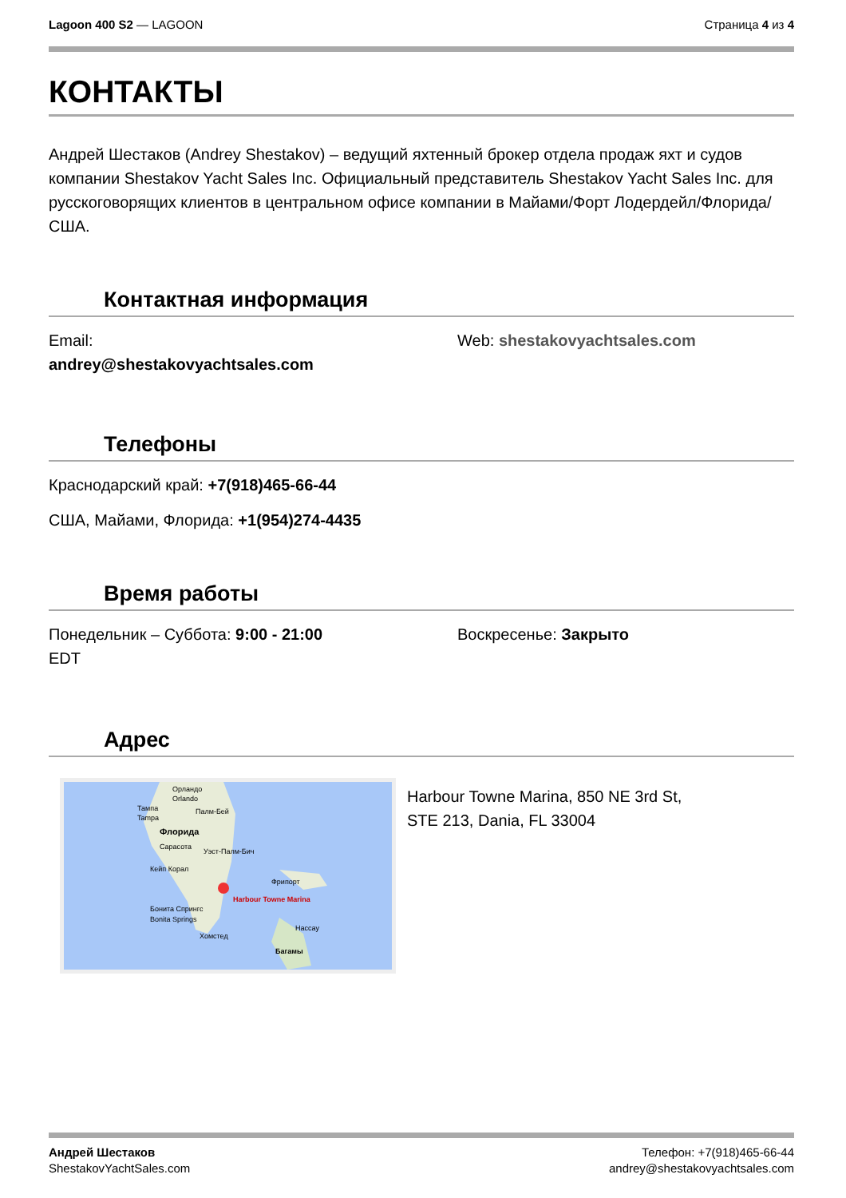Lagoon 400 S2 — LAGOON Страница 4 из 4
КОНТАКТЫ
Андрей Шестаков (Andrey Shestakov) – ведущий яхтенный брокер отдела продаж яхт и судов компании Shestakov Yacht Sales Inc. Официальный представитель Shestakov Yacht Sales Inc. для русскоговорящих клиентов в центральном офисе компании в Майами/Форт Лодердейл/Флорида/США.
Контактная информация
Email:
andrey@shestakovyachtsales.com
Web: shestakovyachtsales.com
Телефоны
Краснодарский край: +7(918)465-66-44
США, Майами, Флорида: +1(954)274-4435
Время работы
Понедельник – Суббота: 9:00 - 21:00
EDT
Воскресенье: Закрыто
Адрес
Орландо
Orlando
Тампа
Tampa
Палм-Бей
Флорида
Сарасота
Уэст-Палм-Бич
Кейп Корал
Фрипорт
Harbour Towne Marina
Бонита Спрингс
Bonita Springs
Нассау
Хомстед
Багамы
Harbour Towne Marina, 850 NE 3rd St,
STE 213, Dania, FL 33004
Андрей Шестаков
ShestakovYachtSales.com
Телефон: +7(918)465-66-44
andrey@shestakovyachtsales.com